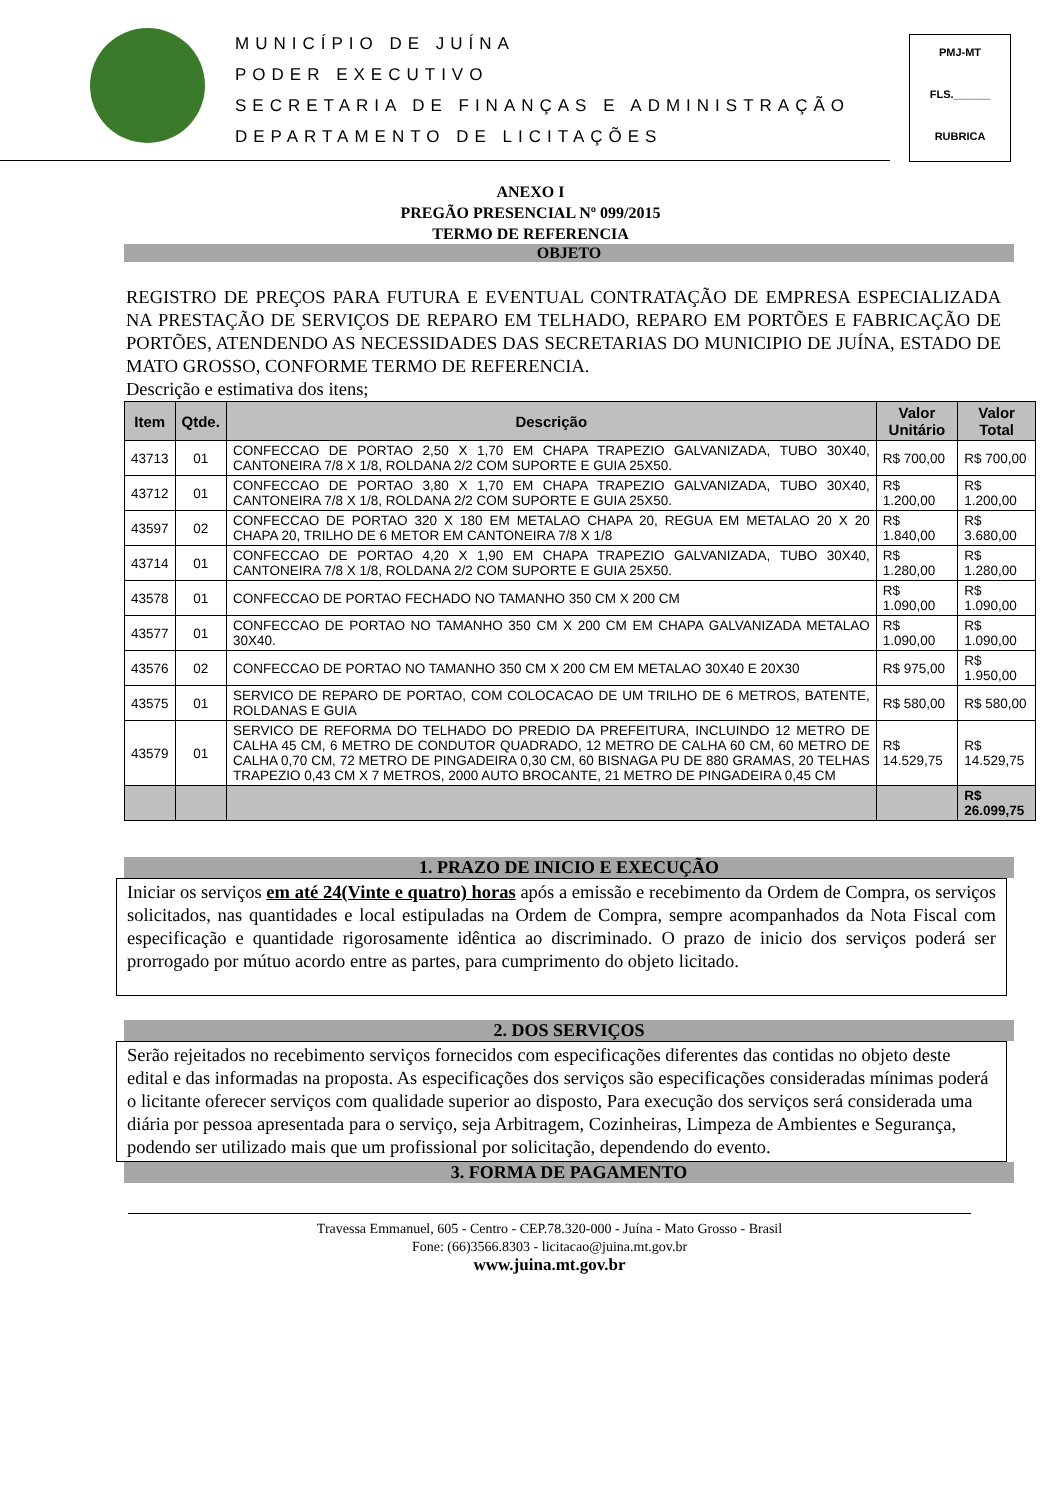MUNICÍPIO DE JUÍNA
PODER EXECUTIVO
SECRETARIA DE FINANÇAS E ADMINISTRAÇÃO
DEPARTAMENTO DE LICITAÇÕES
PMJ-MT
FLS.______
RUBRICA
ANEXO I
PREGÃO PRESENCIAL Nº 099/2015
TERMO DE REFERENCIA
OBJETO
REGISTRO DE PREÇOS PARA FUTURA E EVENTUAL CONTRATAÇÃO DE EMPRESA ESPECIALIZADA NA PRESTAÇÃO DE SERVIÇOS DE REPARO EM TELHADO, REPARO EM PORTÕES E FABRICAÇÃO DE PORTÕES, ATENDENDO AS NECESSIDADES DAS SECRETARIAS DO MUNICIPIO DE JUÍNA, ESTADO DE MATO GROSSO, CONFORME TERMO DE REFERENCIA.
Descrição e estimativa dos itens;
| Item | Qtde. | Descrição | Valor Unitário | Valor Total |
| --- | --- | --- | --- | --- |
| 43713 | 01 | CONFECCAO DE PORTAO 2,50 X 1,70 EM CHAPA TRAPEZIO GALVANIZADA, TUBO 30X40, CANTONEIRA 7/8 X 1/8, ROLDANA 2/2 COM SUPORTE E GUIA 25X50. | R$ 700,00 | R$ 700,00 |
| 43712 | 01 | CONFECCAO DE PORTAO 3,80 X 1,70 EM CHAPA TRAPEZIO GALVANIZADA, TUBO 30X40, CANTONEIRA 7/8 X 1/8, ROLDANA 2/2 COM SUPORTE E GUIA 25X50. | R$ 1.200,00 | R$ 1.200,00 |
| 43597 | 02 | CONFECCAO DE PORTAO 320 X 180 EM METALAO CHAPA 20, REGUA EM METALAO 20 X 20 CHAPA 20, TRILHO DE 6 METOR EM CANTONEIRA 7/8 X 1/8 | R$ 1.840,00 | R$ 3.680,00 |
| 43714 | 01 | CONFECCAO DE PORTAO 4,20 X 1,90 EM CHAPA TRAPEZIO GALVANIZADA, TUBO 30X40, CANTONEIRA 7/8 X 1/8, ROLDANA 2/2 COM SUPORTE E GUIA 25X50. | R$ 1.280,00 | R$ 1.280,00 |
| 43578 | 01 | CONFECCAO DE PORTAO FECHADO NO TAMANHO 350 CM X 200 CM | R$ 1.090,00 | R$ 1.090,00 |
| 43577 | 01 | CONFECCAO DE PORTAO NO TAMANHO 350 CM X 200 CM EM CHAPA GALVANIZADA METALAO 30X40. | R$ 1.090,00 | R$ 1.090,00 |
| 43576 | 02 | CONFECCAO DE PORTAO NO TAMANHO 350 CM X 200 CM EM METALAO 30X40 E 20X30 | R$ 975,00 | R$ 1.950,00 |
| 43575 | 01 | SERVICO DE REPARO DE PORTAO, COM COLOCACAO DE UM TRILHO DE 6 METROS, BATENTE, ROLDANAS E GUIA | R$ 580,00 | R$ 580,00 |
| 43579 | 01 | SERVICO DE REFORMA DO TELHADO DO PREDIO DA PREFEITURA, INCLUINDO 12 METRO DE CALHA 45 CM, 6 METRO DE CONDUTOR QUADRADO, 12 METRO DE CALHA 60 CM, 60 METRO DE CALHA 0,70 CM, 72 METRO DE PINGADEIRA 0,30 CM, 60 BISNAGA PU DE 880 GRAMAS, 20 TELHAS TRAPEZIO 0,43 CM X 7 METROS, 2000 AUTO BROCANTE, 21 METRO DE PINGADEIRA 0,45 CM | R$ 14.529,75 | R$ 14.529,75 |
| | | | | R$ 26.099,75 |
1. PRAZO DE INICIO E EXECUÇÃO
Iniciar os serviços em até 24(Vinte e quatro) horas após a emissão e recebimento da Ordem de Compra, os serviços solicitados, nas quantidades e local estipuladas na Ordem de Compra, sempre acompanhados da Nota Fiscal com especificação e quantidade rigorosamente idêntica ao discriminado. O prazo de inicio dos serviços poderá ser prorrogado por mútuo acordo entre as partes, para cumprimento do objeto licitado.
2. DOS SERVIÇOS
Serão rejeitados no recebimento serviços fornecidos com especificações diferentes das contidas no objeto deste edital e das informadas na proposta. As especificações dos serviços são especificações consideradas mínimas poderá o licitante oferecer serviços com qualidade superior ao disposto, Para execução dos serviços será considerada uma diária por pessoa apresentada para o serviço, seja Arbitragem, Cozinheiras, Limpeza de Ambientes e Segurança, podendo ser utilizado mais que um profissional por solicitação, dependendo do evento.
3. FORMA DE PAGAMENTO
Travessa Emmanuel, 605 - Centro - CEP.78.320-000 - Juína - Mato Grosso - Brasil
Fone: (66)3566.8303 - licitacao@juina.mt.gov.br
www.juina.mt.gov.br